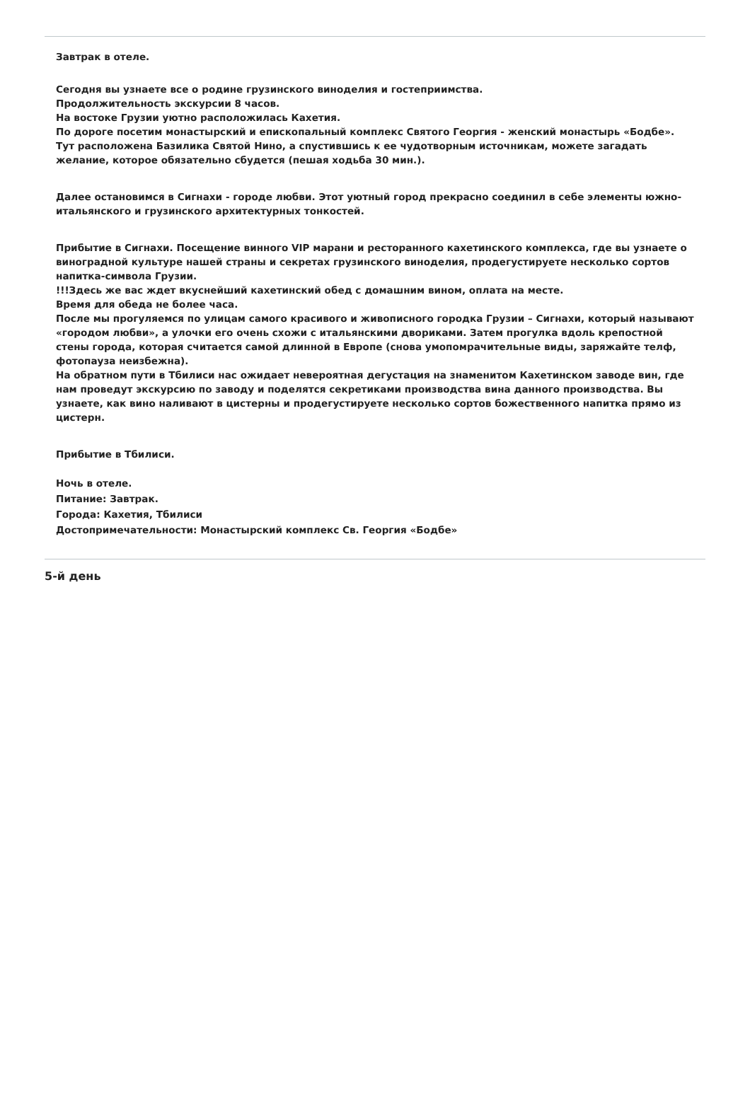Завтрак в отеле.
Сегодня вы узнаете все о родине грузинского виноделия и гостеприимства.
Продолжительность экскурсии 8 часов.
На востоке Грузии уютно расположилась Кахетия.
По дороге посетим монастырский и епископальный комплекс Святого Георгия - женский монастырь «Бодбе». Тут расположена Базилика Святой Нино, а спустившись к ее чудотворным источникам, можете загадать желание, которое обязательно сбудется (пешая ходьба 30 мин.).
Далее остановимся в Сигнахи - городе любви. Этот уютный город прекрасно соединил в себе элементы южно-итальянского и грузинского архитектурных тонкостей.
Прибытие в Сигнахи. Посещение винного VIP марани и ресторанного кахетинского комплекса, где вы узнаете о виноградной культуре нашей страны и секретах грузинского виноделия, продегустируете несколько сортов напитка-символа Грузии.
!!!Здесь же вас ждет вкуснейший кахетинский обед с домашним вином, оплата на месте.
Время для обеда не более часа.
После мы прогуляемся по улицам самого красивого и живописного городка Грузии – Сигнахи, который называют «городом любви», а улочки его очень схожи с итальянскими двориками. Затем прогулка вдоль крепостной стены города, которая считается самой длинной в Европе (снова умопомрачительные виды, заряжайте телф, фотопауза неизбежна).
На обратном пути в Тбилиси нас ожидает невероятная дегустация на знаменитом Кахетинском заводе вин, где нам проведут экскурсию по заводу и поделятся секретиками производства вина данного производства. Вы узнаете, как вино наливают в цистерны и продегустируете несколько сортов божественного напитка прямо из цистерн.
Прибытие в Тбилиси.
Ночь в отеле.
Питание: Завтрак.
Города: Кахетия, Тбилиси
Достопримечательности: Монастырский комплекс Св. Георгия «Бодбе»
5-й день